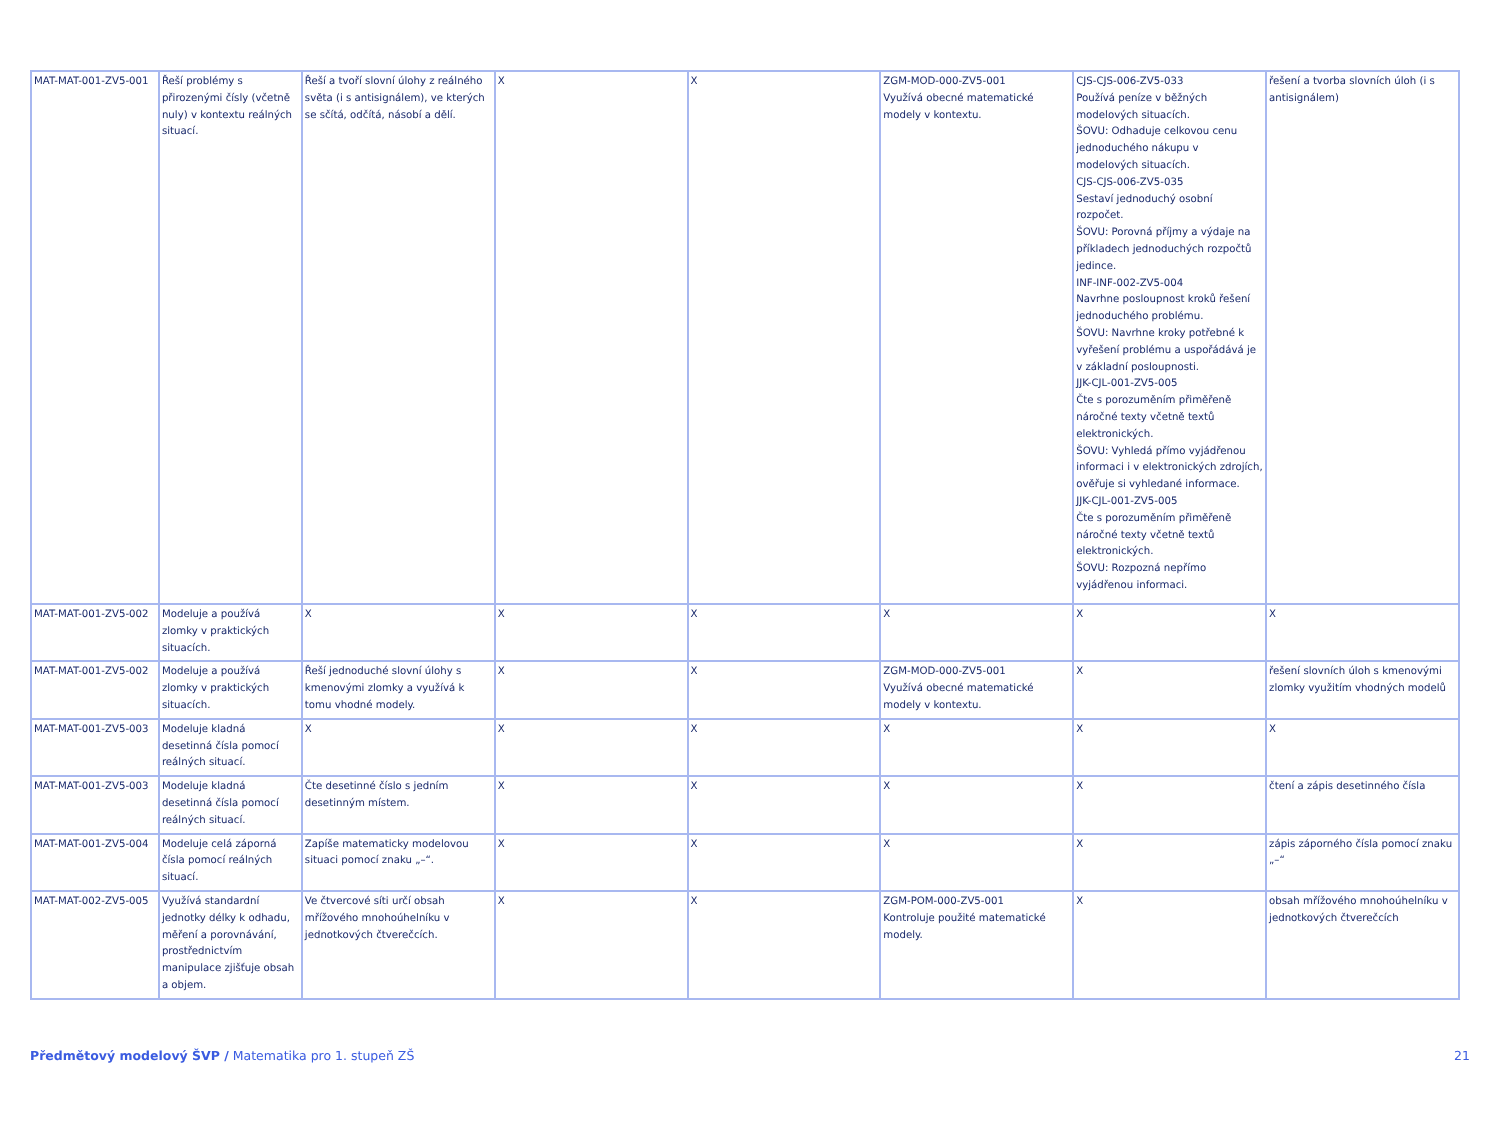| MAT-MAT-001-ZV5-001 | Řeší problémy s přirozenými čísly (včetně nuly) v kontextu reálných situací. | Řeší a tvoří slovní úlohy z reálného světa (i s antisignálem), ve kterých se sčítá, odčítá, násobí a dělí. | X | X | ZGM-MOD-000-ZV5-001 Využívá obecné matematické modely v kontextu. | CJS-CJS-006-ZV5-033 Používá peníze v běžných modelových situacích. ŠOVU: Odhaduje celkovou cenu jednoduchého nákupu v modelových situacích. CJS-CJS-006-ZV5-035 Sestaví jednoduchý osobní rozpočet. ŠOVU: Porovná příjmy a výdaje na příkladech jednoduchých rozpočtů jedince. INF-INF-002-ZV5-004 Navrhne posloupnost kroků řešení jednoduchého problému. ŠOVU: Navrhne kroky potřebné k vyřešení problému a uspořádává je v základní posloupnosti. JJK-CJL-001-ZV5-005 Čte s porozuměním přiměřeně náročné texty včetně textů elektronických. ŠOVU: Vyhledá přímo vyjádřenou informaci i v elektronických zdrojích, ověřuje si vyhledané informace. JJK-CJL-001-ZV5-005 Čte s porozuměním přiměřeně náročné texty včetně textů elektronických. ŠOVU: Rozpozná nepřímo vyjádřenou informaci. | řešení a tvorba slovních úloh (i s antisignálem) |
| MAT-MAT-001-ZV5-002 | Modeluje a používá zlomky v praktických situacích. | X | X | X | X | X | X |
| MAT-MAT-001-ZV5-002 | Modeluje a používá zlomky v praktických situacích. | Řeší jednoduché slovní úlohy s kmenovými zlomky a využívá k tomu vhodné modely. | X | X | ZGM-MOD-000-ZV5-001 Využívá obecné matematické modely v kontextu. | X | řešení slovních úloh s kmenovými zlomky využitím vhodných modelů |
| MAT-MAT-001-ZV5-003 | Modeluje kladná desetinná čísla pomocí reálných situací. | X | X | X | X | X | X |
| MAT-MAT-001-ZV5-003 | Modeluje kladná desetinná čísla pomocí reálných situací. | Čte desetinné číslo s jedním desetinným místem. | X | X | X | X | čtení a zápis desetinného čísla |
| MAT-MAT-001-ZV5-004 | Modeluje celá záporná čísla pomocí reálných situací. | Zapíše matematicky modelovou situaci pomocí znaku „–“. | X | X | X | X | zápis záporného čísla pomocí znaku „–“ |
| MAT-MAT-002-ZV5-005 | Využívá standardní jednotky délky k odhadu, měření a porovnávání, prostřednictvím manipulace zjišťuje obsah a objem. | Ve čtvercové síti určí obsah mřížového mnohoúhelníku v jednotkových čtverečcích. | X | X | ZGM-POM-000-ZV5-001 Kontroluje použité matematické modely. | X | obsah mřížového mnohoúhelníku v jednotkových čtverečcích |
Předmětový modelový ŠVP / Matematika pro 1. stupeň ZŠ 21